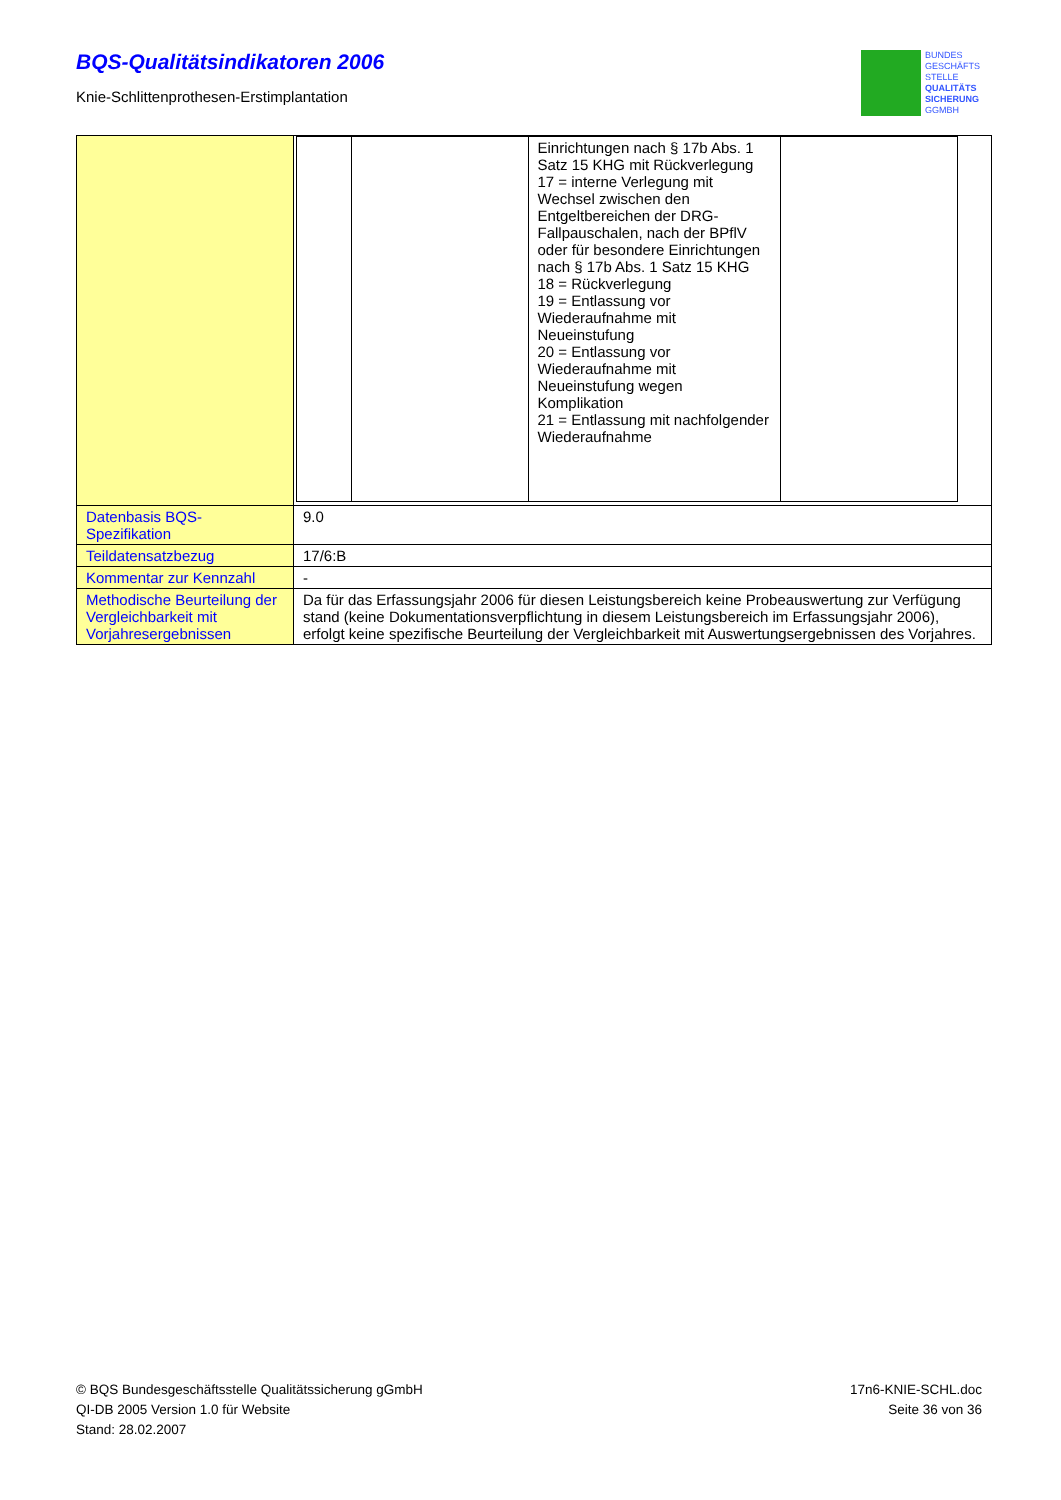BQS-Qualitätsindikatoren 2006
Knie-Schlittenprothesen-Erstimplantation
BUNDES
GESCHÄFTS
STELLE
QUALITÄTS
SICHERUNG
GGMBH
| | / / / Einrichtungen nach § 17b Abs. 1 Satz 15 KHG mit Rückverlegung 17 = interne Verlegung mit Wechsel zwischen den Entgeltbereichen der DRG-Fallpauschalen, nach der BPflV oder für besondere Einrichtungen nach § 17b Abs. 1 Satz 15 KHG 18 = Rückverlegung 19 = Entlassung vor Wiederaufnahme mit Neueinstufung 20 = Entlassung vor Wiederaufnahme mit Neueinstufung wegen Komplikation 21 = Entlassung mit nachfolgender Wiederaufnahme / / |
| Datenbasis BQS-Spezifikation | 9.0 |
| Teildatensatzbezug | 17/6:B |
| Kommentar zur Kennzahl | - |
| Methodische Beurteilung der Vergleichbarkeit mit Vorjahresergebnissen | Da für das Erfassungsjahr 2006 für diesen Leistungsbereich keine Probeauswertung zur Verfügung stand (keine Dokumentationsverpflichtung in diesem Leistungsbereich im Erfassungsjahr 2006), erfolgt keine spezifische Beurteilung der Vergleichbarkeit mit Auswertungsergebnissen des Vorjahres. |
© BQS Bundesgeschäftsstelle Qualitätssicherung gGmbH
QI-DB 2005 Version 1.0 für Website
Stand: 28.02.2007
17n6-KNIE-SCHL.doc
Seite 36 von 36